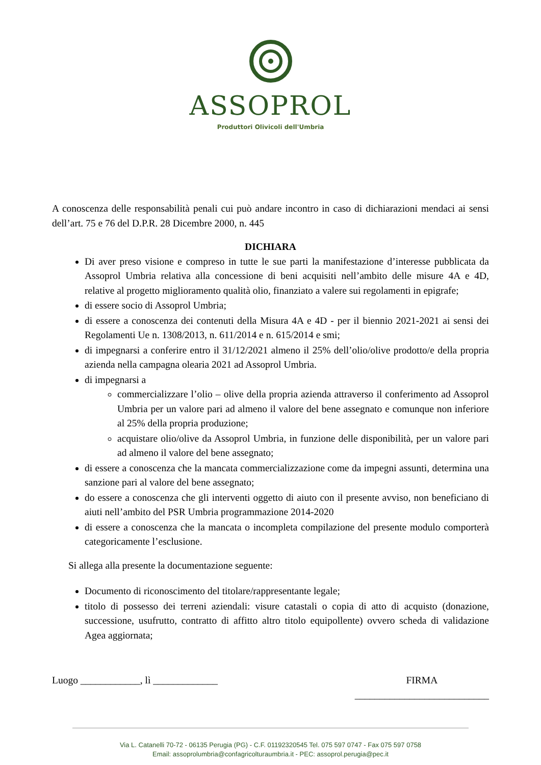ASSOPROL
Produttori Olivicoli dell'Umbria
A conoscenza delle responsabilità penali cui può andare incontro in caso di dichiarazioni mendaci ai sensi dell’art. 75 e 76 del D.P.R. 28 Dicembre 2000, n. 445
DICHIARA
Di aver preso visione e compreso in tutte le sue parti la manifestazione d’interesse pubblicata da Assoprol Umbria relativa alla concessione di beni acquisiti nell’ambito delle misure 4A e 4D, relative al progetto miglioramento qualità olio, finanziato a valere sui regolamenti in epigrafe;
di essere socio di Assoprol Umbria;
di essere a conoscenza dei contenuti della Misura 4A e 4D - per il biennio 2021-2021 ai sensi dei Regolamenti Ue n. 1308/2013, n. 611/2014 e n. 615/2014 e smi;
di impegnarsi a conferire entro il 31/12/2021 almeno il 25% dell’olio/olive prodotto/e della propria azienda nella campagna olearia 2021 ad Assoprol Umbria.
di impegnarsi a
commercializzare l’olio – olive della propria azienda attraverso il conferimento ad Assoprol Umbria per un valore pari ad almeno il valore del bene assegnato e comunque non inferiore al 25% della propria produzione;
acquistare olio/olive da Assoprol Umbria, in funzione delle disponibilità, per un valore pari ad almeno il valore del bene assegnato;
di essere a conoscenza che la mancata commercializzazione come da impegni assunti, determina una sanzione pari al valore del bene assegnato;
do essere a conoscenza che gli interventi oggetto di aiuto con il presente avviso, non beneficiano di aiuti nell’ambito del PSR Umbria programmazione 2014-2020
di essere a conoscenza che la mancata o incompleta compilazione del presente modulo comporterà categoricamente l’esclusione.
Si allega alla presente la documentazione seguente:
Documento di riconoscimento del titolare/rappresentante legale;
titolo di possesso dei terreni aziendali: visure catastali o copia di atto di acquisto (donazione, successione, usufrutto, contratto di affitto altro titolo equipollente) ovvero scheda di validazione Agea aggiornata;
Luogo ____________, lì _____________ FIRMA
___________________________
Via L. Catanelli 70-72 - 06135 Perugia (PG) - C.F. 01192320545 Tel. 075 597 0747 - Fax 075 597 0758
Email: assoprolumbria@confagricolturaumbria.it - PEC: assoprol.perugia@pec.it